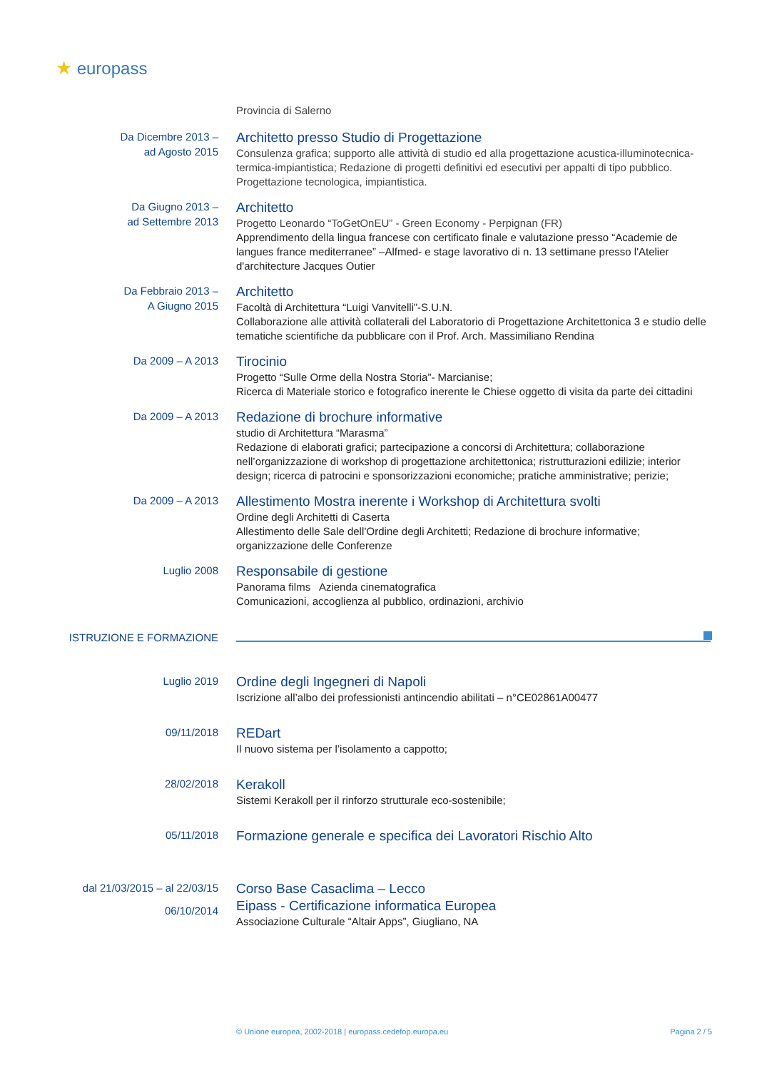★ europass
Provincia di Salerno
Da Dicembre 2013 –
ad Agosto 2015
Architetto presso Studio di Progettazione
Consulenza grafica; supporto alle attività di studio ed alla progettazione acustica-illuminotecnica-termica-impiantistica; Redazione di progetti definitivi ed esecutivi per appalti di tipo pubblico. Progettazione tecnologica, impiantistica.
Da Giugno 2013 –
ad Settembre 2013
Architetto
Progetto Leonardo “ToGetOnEU” - Green Economy - Perpignan (FR)
Apprendimento della lingua francese con certificato finale e valutazione presso “Academie de langues france mediterranee” –Alfmed- e stage lavorativo di n. 13 settimane presso l'Atelier d'architecture Jacques Outier
Da Febbraio 2013 –
A Giugno 2015
Architetto
Facoltà di Architettura “Luigi Vanvitelli”-S.U.N.
Collaborazione alle attività collaterali del Laboratorio di Progettazione Architettonica 3 e studio delle tematiche scientifiche da pubblicare con il Prof. Arch. Massimiliano Rendina
Da 2009 – A 2013
Tirocinio
Progetto “Sulle Orme della Nostra Storia”- Marcianise;
Ricerca di Materiale storico e fotografico inerente le Chiese oggetto di visita da parte dei cittadini
Da 2009 – A 2013
Redazione di brochure informative
studio di Architettura “Marasma”
Redazione di elaborati grafici; partecipazione a concorsi di Architettura; collaborazione nell’organizzazione di workshop di progettazione architettonica; ristrutturazioni edilizie; interior design; ricerca di patrocini e sponsorizzazioni economiche; pratiche amministrative; perizie;
Da 2009 – A 2013
Allestimento Mostra inerente i Workshop di Architettura svolti
Ordine degli Architetti di Caserta
Allestimento delle Sale dell’Ordine degli Architetti; Redazione di brochure informative; organizzazione delle Conferenze
Luglio 2008
Responsabile di gestione
Panorama films Azienda cinematografica
Comunicazioni, accoglienza al pubblico, ordinazioni, archivio
ISTRUZIONE E FORMAZIONE
Luglio 2019
Ordine degli Ingegneri di Napoli
Iscrizione all’albo dei professionisti antincendio abilitati – n°CE02861A00477
09/11/2018
REDart
Il nuovo sistema per l’isolamento a cappotto;
28/02/2018
Kerakoll
Sistemi Kerakoll per il rinforzo strutturale eco-sostenibile;
05/11/2018
Formazione generale e specifica dei Lavoratori Rischio Alto
dal 21/03/2015 – al 22/03/15
Corso Base Casaclima – Lecco
06/10/2014
Eipass - Certificazione informatica Europea
Associazione Culturale “Altair Apps”, Giugliano, NA
© Unione europea, 2002-2018 | europass.cedefop.europa.eu Pagina 2 / 5